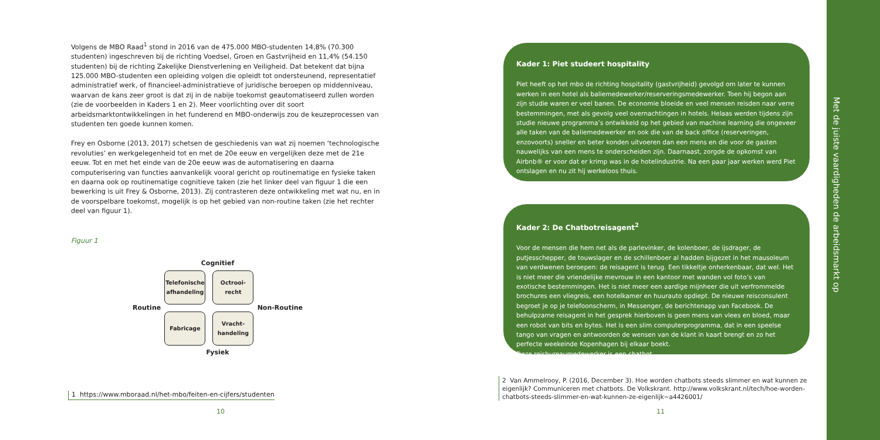Volgens de MBO Raad<sup>1</sup> stond in 2016 van de 475.000 MBO-studenten 14,8% (70.300 studenten) ingeschreven bij de richting Voedsel, Groen en Gastvrijheid en 11,4% (54.150 studenten) bij de richting Zakelijke Dienstverlening en Veiligheid. Dat betekent dat bijna 125.000 MBO-studenten een opleiding volgen die opleidt tot ondersteunend, representatief administratief werk, of financieel-administratieve of juridische beroepen op middenniveau, waarvan de kans zeer groot is dat zij in de nabije toekomst geautomatiseerd zullen worden (zie de voorbeelden in Kaders 1 en 2). Meer voorlichting over dit soort arbeidsmarktontwikkelingen in het funderend en MBO-onderwijs zou de keuzeprocessen van studenten ten goede kunnen komen.
Frey en Osborne (2013, 2017) schetsen de geschiedenis van wat zij noemen ‘technologische revoluties’ en werkgelegenheid tot en met de 20e eeuw en vergelijken deze met de 21e eeuw. Tot en met het einde van de 20e eeuw was de automatisering en daarna computerisering van functies aanvankelijk vooral gericht op routinematige en fysieke taken en daarna ook op routinematige cognitieve taken (zie het linker deel van figuur 1 die een bewerking is uit Frey & Osborne, 2013). Zij contrasteren deze ontwikkeling met wat nu, en in de voorspelbare toekomst, mogelijk is op het gebied van non-routine taken (zie het rechter deel van figuur 1).
Figuur 1
Cognitief
Routine
Telefonische afhandeling
Octrooi-recht
Fabricage
Vracht-handeling
Non-Routine
Fysiek
1 https://www.mboraad.nl/het-mbo/feiten-en-cijfers/studenten
10
Kader 1: Piet studeert hospitality
Piet heeft op het mbo de richting hospitality (gastvrijheid) gevolgd om later te kunnen werken in een hotel als baliemedewerker/reserveringsmedewerker. Toen hij begon aan zijn studie waren er veel banen. De economie bloeide en veel mensen reisden naar verre bestemmingen, met als gevolg veel overnachtingen in hotels. Helaas werden tijdens zijn studie nieuwe programma’s ontwikkeld op het gebied van machine learning die ongeveer alle taken van de baliemedewerker en ook die van de back office (reserveringen, enzovoorts) sneller en beter konden uitvoeren dan een mens en die voor de gasten nauwelijks van een mens te onderscheiden zijn. Daarnaast, zorgde de opkomst van Airbnb® er voor dat er krimp was in de hotelindustrie. Na een paar jaar werken werd Piet ontslagen en nu zit hij werkeloos thuis.
Kader 2: De Chatbotreisagent<sup>2</sup>
Voor de mensen die hem net als de parlevinker, de kolenboer, de ijsdrager, de putjesschepper, de touwslager en de schillenboer al hadden bijgezet in het mausoleum van verdwenen beroepen: de reisagent is terug. Een tikkeltje onherkenbaar, dat wel. Het is niet meer die vriendelijke mevrouw in een kantoor met wanden vol foto’s van exotische bestemmingen. Het is niet meer een aardige mijnheer die uit verfrommelde brochures een vliegreis, een hotelkamer en huurauto opdiept. De nieuwe reisconsulent begroet je op je telefoonscherm, in Messenger, de berichtenapp van Facebook. De behulpzame reisagent in het gesprek hierboven is geen mens van vlees en bloed, maar een robot van bits en bytes. Het is een slim computerprogramma, dat in een speelse tango van vragen en antwoorden de wensen van de klant in kaart brengt en zo het perfecte weekeinde Kopenhagen bij elkaar boekt.
Deze reisbureaumedewerker is een chatbot.
2 Van Ammelrooy, P. (2016, December 3). Hoe worden chatbots steeds slimmer en wat kunnen ze eigenlijk? Communiceren met chatbots. De Volkskrant. http://www.volkskrant.nl/tech/hoe-worden-chatbots-steeds-slimmer-en-wat-kunnen-ze-eigenlijk~a4426001/
11
Met de juiste vaardigheden de arbeidsmarkt op